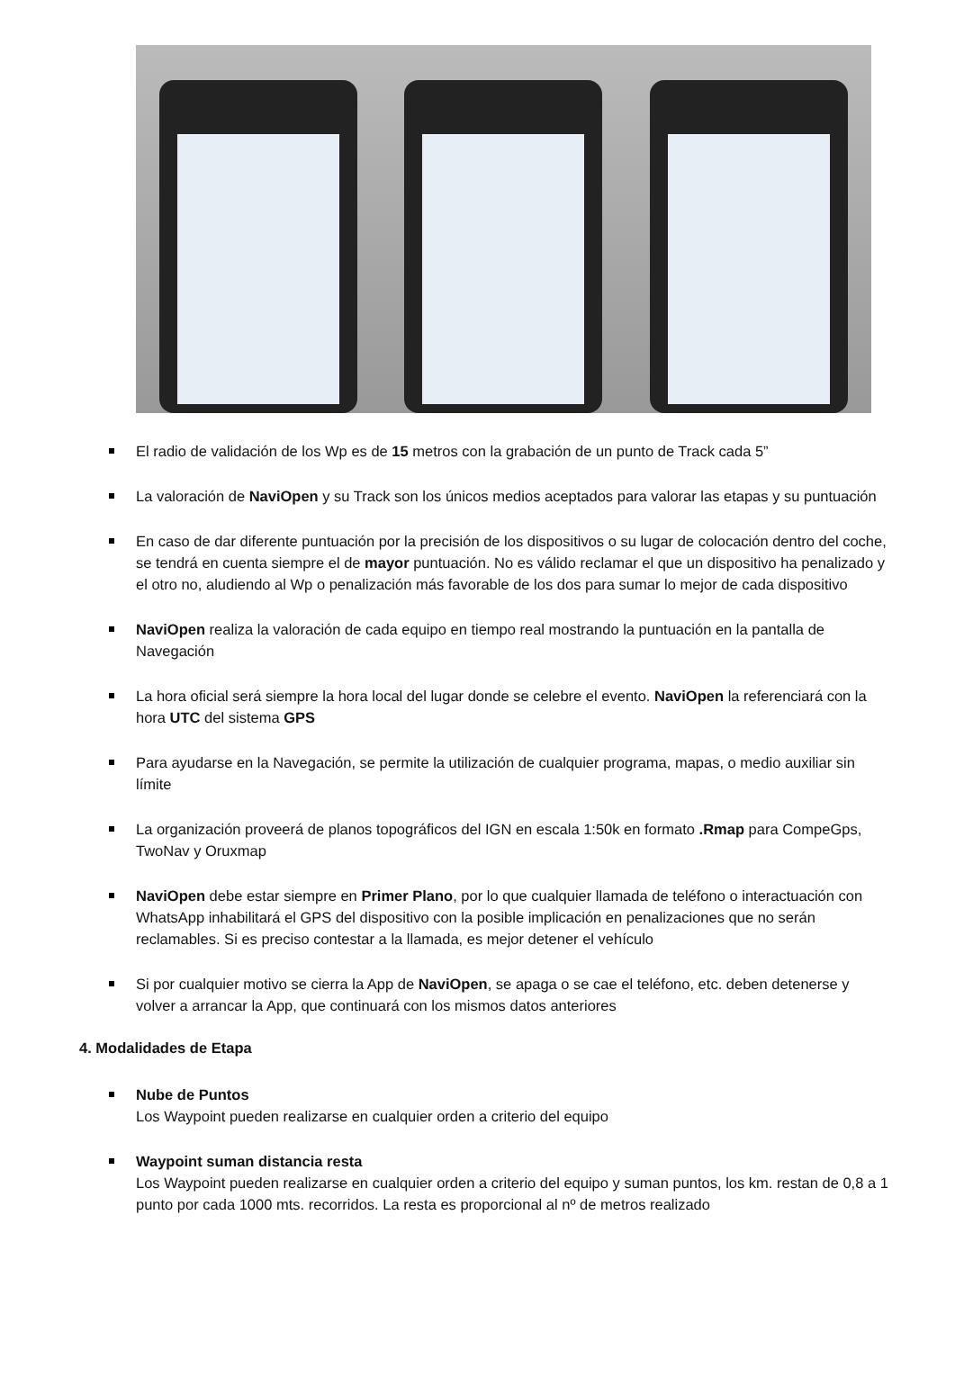El radio de validación de los Wp es de 15 metros con la grabación de un punto de Track cada 5”
La valoración de NaviOpen y su Track son los únicos medios aceptados para valorar las etapas y su puntuación
En caso de dar diferente puntuación por la precisión de los dispositivos o su lugar de colocación dentro del coche, se tendrá en cuenta siempre el de mayor puntuación. No es válido reclamar el que un dispositivo ha penalizado y el otro no, aludiendo al Wp o penalización más favorable de los dos para sumar lo mejor de cada dispositivo
NaviOpen realiza la valoración de cada equipo en tiempo real mostrando la puntuación en la pantalla de Navegación
La hora oficial será siempre la hora local del lugar donde se celebre el evento. NaviOpen la referenciará con la hora UTC del sistema GPS
Para ayudarse en la Navegación, se permite la utilización de cualquier programa, mapas, o medio auxiliar sin límite
La organización proveerá de planos topográficos del IGN en escala 1:50k en formato .Rmap para CompeGps, TwoNav y Oruxmap
NaviOpen debe estar siempre en Primer Plano, por lo que cualquier llamada de teléfono o interactuación con WhatsApp inhabilitará el GPS del dispositivo con la posible implicación en penalizaciones que no serán reclamables. Si es preciso contestar a la llamada, es mejor detener el vehículo
Si por cualquier motivo se cierra la App de NaviOpen, se apaga o se cae el teléfono, etc. deben detenerse y volver a arrancar la App, que continuará con los mismos datos anteriores
4. Modalidades de Etapa
Nube de Puntos
Los Waypoint pueden realizarse en cualquier orden a criterio del equipo
Waypoint suman distancia resta
Los Waypoint pueden realizarse en cualquier orden a criterio del equipo y suman puntos, los km. restan de 0,8 a 1 punto por cada 1000 mts. recorridos. La resta es proporcional al nº de metros realizado